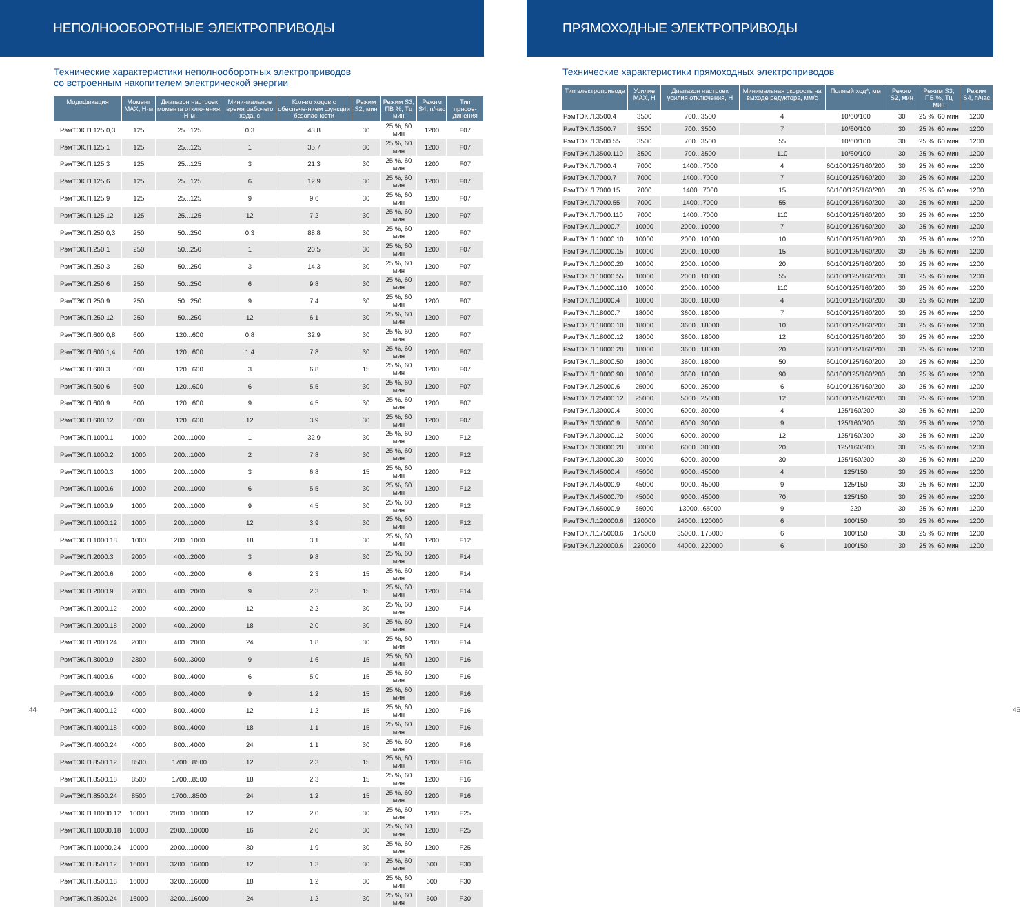НЕПОЛНООБОРОТНЫЕ ЭЛЕКТРОПРИВОДЫ
Технические характеристики неполнооборотных электроприводов
со встроенным накопителем электрической энергии
| Модификация | Момент MAX, Н·м | Диапазон настроек момента отключения, Н·м | Мини-мальное время рабочего хода, с | Кол-во ходов с обеспече-нием функции безопасности | Режим S2, мин | Режим S3, ПВ %, Тц мин | Режим S4, п/час | Тип присое-динения |
| --- | --- | --- | --- | --- | --- | --- | --- | --- |
| РэмТЭК.П.125.0,3 | 125 | 25...125 | 0,3 | 43,8 | 30 | 25 %, 60 мин | 1200 | F07 |
| РэмТЭК.П.125.1 | 125 | 25...125 | 1 | 35,7 | 30 | 25 %, 60 мин | 1200 | F07 |
| РэмТЭК.П.125.3 | 125 | 25...125 | 3 | 21,3 | 30 | 25 %, 60 мин | 1200 | F07 |
| РэмТЭК.П.125.6 | 125 | 25...125 | 6 | 12,9 | 30 | 25 %, 60 мин | 1200 | F07 |
| РэмТЭК.П.125.9 | 125 | 25...125 | 9 | 9,6 | 30 | 25 %, 60 мин | 1200 | F07 |
| РэмТЭК.П.125.12 | 125 | 25...125 | 12 | 7,2 | 30 | 25 %, 60 мин | 1200 | F07 |
| РэмТЭК.П.250.0,3 | 250 | 50...250 | 0,3 | 88,8 | 30 | 25 %, 60 мин | 1200 | F07 |
| РэмТЭК.П.250.1 | 250 | 50...250 | 1 | 20,5 | 30 | 25 %, 60 мин | 1200 | F07 |
| РэмТЭК.П.250.3 | 250 | 50...250 | 3 | 14,3 | 30 | 25 %, 60 мин | 1200 | F07 |
| РэмТЭК.П.250.6 | 250 | 50...250 | 6 | 9,8 | 30 | 25 %, 60 мин | 1200 | F07 |
| РэмТЭК.П.250.9 | 250 | 50...250 | 9 | 7,4 | 30 | 25 %, 60 мин | 1200 | F07 |
| РэмТЭК.П.250.12 | 250 | 50...250 | 12 | 6,1 | 30 | 25 %, 60 мин | 1200 | F07 |
| РэмТЭК.П.600.0,8 | 600 | 120...600 | 0,8 | 32,9 | 30 | 25 %, 60 мин | 1200 | F07 |
| РэмТЭК.П.600.1,4 | 600 | 120...600 | 1,4 | 7,8 | 30 | 25 %, 60 мин | 1200 | F07 |
| РэмТЭК.П.600.3 | 600 | 120...600 | 3 | 6,8 | 15 | 25 %, 60 мин | 1200 | F07 |
| РэмТЭК.П.600.6 | 600 | 120...600 | 6 | 5,5 | 30 | 25 %, 60 мин | 1200 | F07 |
| РэмТЭК.П.600.9 | 600 | 120...600 | 9 | 4,5 | 30 | 25 %, 60 мин | 1200 | F07 |
| РэмТЭК.П.600.12 | 600 | 120...600 | 12 | 3,9 | 30 | 25 %, 60 мин | 1200 | F07 |
| РэмТЭК.П.1000.1 | 1000 | 200...1000 | 1 | 32,9 | 30 | 25 %, 60 мин | 1200 | F12 |
| РэмТЭК.П.1000.2 | 1000 | 200...1000 | 2 | 7,8 | 30 | 25 %, 60 мин | 1200 | F12 |
| РэмТЭК.П.1000.3 | 1000 | 200...1000 | 3 | 6,8 | 15 | 25 %, 60 мин | 1200 | F12 |
| РэмТЭК.П.1000.6 | 1000 | 200...1000 | 6 | 5,5 | 30 | 25 %, 60 мин | 1200 | F12 |
| РэмТЭК.П.1000.9 | 1000 | 200...1000 | 9 | 4,5 | 30 | 25 %, 60 мин | 1200 | F12 |
| РэмТЭК.П.1000.12 | 1000 | 200...1000 | 12 | 3,9 | 30 | 25 %, 60 мин | 1200 | F12 |
| РэмТЭК.П.1000.18 | 1000 | 200...1000 | 18 | 3,1 | 30 | 25 %, 60 мин | 1200 | F12 |
| РэмТЭК.П.2000.3 | 2000 | 400...2000 | 3 | 9,8 | 30 | 25 %, 60 мин | 1200 | F14 |
| РэмТЭК.П.2000.6 | 2000 | 400...2000 | 6 | 2,3 | 15 | 25 %, 60 мин | 1200 | F14 |
| РэмТЭК.П.2000.9 | 2000 | 400...2000 | 9 | 2,3 | 15 | 25 %, 60 мин | 1200 | F14 |
| РэмТЭК.П.2000.12 | 2000 | 400...2000 | 12 | 2,2 | 30 | 25 %, 60 мин | 1200 | F14 |
| РэмТЭК.П.2000.18 | 2000 | 400...2000 | 18 | 2,0 | 30 | 25 %, 60 мин | 1200 | F14 |
| РэмТЭК.П.2000.24 | 2000 | 400...2000 | 24 | 1,8 | 30 | 25 %, 60 мин | 1200 | F14 |
| РэмТЭК.П.3000.9 | 2300 | 600...3000 | 9 | 1,6 | 15 | 25 %, 60 мин | 1200 | F16 |
| РэмТЭК.П.4000.6 | 4000 | 800...4000 | 6 | 5,0 | 15 | 25 %, 60 мин | 1200 | F16 |
| РэмТЭК.П.4000.9 | 4000 | 800...4000 | 9 | 1,2 | 15 | 25 %, 60 мин | 1200 | F16 |
| РэмТЭК.П.4000.12 | 4000 | 800...4000 | 12 | 1,2 | 15 | 25 %, 60 мин | 1200 | F16 |
| РэмТЭК.П.4000.18 | 4000 | 800...4000 | 18 | 1,1 | 15 | 25 %, 60 мин | 1200 | F16 |
| РэмТЭК.П.4000.24 | 4000 | 800...4000 | 24 | 1,1 | 30 | 25 %, 60 мин | 1200 | F16 |
| РэмТЭК.П.8500.12 | 8500 | 1700...8500 | 12 | 2,3 | 15 | 25 %, 60 мин | 1200 | F16 |
| РэмТЭК.П.8500.18 | 8500 | 1700...8500 | 18 | 2,3 | 15 | 25 %, 60 мин | 1200 | F16 |
| РэмТЭК.П.8500.24 | 8500 | 1700...8500 | 24 | 1,2 | 15 | 25 %, 60 мин | 1200 | F16 |
| РэмТЭК.П.10000.12 | 10000 | 2000...10000 | 12 | 2,0 | 30 | 25 %, 60 мин | 1200 | F25 |
| РэмТЭК.П.10000.18 | 10000 | 2000...10000 | 16 | 2,0 | 30 | 25 %, 60 мин | 1200 | F25 |
| РэмТЭК.П.10000.24 | 10000 | 2000...10000 | 30 | 1,9 | 30 | 25 %, 60 мин | 1200 | F25 |
| РэмТЭК.П.8500.12 | 16000 | 3200...16000 | 12 | 1,3 | 30 | 25 %, 60 мин | 600 | F30 |
| РэмТЭК.П.8500.18 | 16000 | 3200...16000 | 18 | 1,2 | 30 | 25 %, 60 мин | 600 | F30 |
| РэмТЭК.П.8500.24 | 16000 | 3200...16000 | 24 | 1,2 | 30 | 25 %, 60 мин | 600 | F30 |
44
ПРЯМОХОДНЫЕ ЭЛЕКТРОПРИВОДЫ
Технические характеристики прямоходных электроприводов
| Тип электропривода | Усилие MAX, Н | Диапазон настроек усилия отключения, Н | Минимальная скорость на выходе редуктора, мм/с | Полный ход*, мм | Режим S2, мин | Режим S3, ПВ %, Тц мин | Режим S4, п/час |
| --- | --- | --- | --- | --- | --- | --- | --- |
| РэмТЭК.Л.3500.4 | 3500 | 700...3500 | 4 | 10/60/100 | 30 | 25 %, 60 мин | 1200 |
| РэмТЭК.Л.3500.7 | 3500 | 700...3500 | 7 | 10/60/100 | 30 | 25 %, 60 мин | 1200 |
| РэмТЭК.Л.3500.55 | 3500 | 700...3500 | 55 | 10/60/100 | 30 | 25 %, 60 мин | 1200 |
| РэмТЭК.Л.3500.110 | 3500 | 700...3500 | 110 | 10/60/100 | 30 | 25 %, 60 мин | 1200 |
| РэмТЭК.Л.7000.4 | 7000 | 1400...7000 | 4 | 60/100/125/160/200 | 30 | 25 %, 60 мин | 1200 |
| РэмТЭК.Л.7000.7 | 7000 | 1400...7000 | 7 | 60/100/125/160/200 | 30 | 25 %, 60 мин | 1200 |
| РэмТЭК.Л.7000.15 | 7000 | 1400...7000 | 15 | 60/100/125/160/200 | 30 | 25 %, 60 мин | 1200 |
| РэмТЭК.Л.7000.55 | 7000 | 1400...7000 | 55 | 60/100/125/160/200 | 30 | 25 %, 60 мин | 1200 |
| РэмТЭК.Л.7000.110 | 7000 | 1400...7000 | 110 | 60/100/125/160/200 | 30 | 25 %, 60 мин | 1200 |
| РэмТЭК.Л.10000.7 | 10000 | 2000...10000 | 7 | 60/100/125/160/200 | 30 | 25 %, 60 мин | 1200 |
| РэмТЭК.Л.10000.10 | 10000 | 2000...10000 | 10 | 60/100/125/160/200 | 30 | 25 %, 60 мин | 1200 |
| РэмТЭК.Л.10000.15 | 10000 | 2000...10000 | 15 | 60/100/125/160/200 | 30 | 25 %, 60 мин | 1200 |
| РэмТЭК.Л.10000.20 | 10000 | 2000...10000 | 20 | 60/100/125/160/200 | 30 | 25 %, 60 мин | 1200 |
| РэмТЭК.Л.10000.55 | 10000 | 2000...10000 | 55 | 60/100/125/160/200 | 30 | 25 %, 60 мин | 1200 |
| РэмТЭК.Л.10000.110 | 10000 | 2000...10000 | 110 | 60/100/125/160/200 | 30 | 25 %, 60 мин | 1200 |
| РэмТЭК.Л.18000.4 | 18000 | 3600...18000 | 4 | 60/100/125/160/200 | 30 | 25 %, 60 мин | 1200 |
| РэмТЭК.Л.18000.7 | 18000 | 3600...18000 | 7 | 60/100/125/160/200 | 30 | 25 %, 60 мин | 1200 |
| РэмТЭК.Л.18000.10 | 18000 | 3600...18000 | 10 | 60/100/125/160/200 | 30 | 25 %, 60 мин | 1200 |
| РэмТЭК.Л.18000.12 | 18000 | 3600...18000 | 12 | 60/100/125/160/200 | 30 | 25 %, 60 мин | 1200 |
| РэмТЭК.Л.18000.20 | 18000 | 3600...18000 | 20 | 60/100/125/160/200 | 30 | 25 %, 60 мин | 1200 |
| РэмТЭК.Л.18000.50 | 18000 | 3600...18000 | 50 | 60/100/125/160/200 | 30 | 25 %, 60 мин | 1200 |
| РэмТЭК.Л.18000.90 | 18000 | 3600...18000 | 90 | 60/100/125/160/200 | 30 | 25 %, 60 мин | 1200 |
| РэмТЭК.Л.25000.6 | 25000 | 5000...25000 | 6 | 60/100/125/160/200 | 30 | 25 %, 60 мин | 1200 |
| РэмТЭК.Л.25000.12 | 25000 | 5000...25000 | 12 | 60/100/125/160/200 | 30 | 25 %, 60 мин | 1200 |
| РэмТЭК.Л.30000.4 | 30000 | 6000...30000 | 4 | 125/160/200 | 30 | 25 %, 60 мин | 1200 |
| РэмТЭК.Л.30000.9 | 30000 | 6000...30000 | 9 | 125/160/200 | 30 | 25 %, 60 мин | 1200 |
| РэмТЭК.Л.30000.12 | 30000 | 6000...30000 | 12 | 125/160/200 | 30 | 25 %, 60 мин | 1200 |
| РэмТЭК.Л.30000.20 | 30000 | 6000...30000 | 20 | 125/160/200 | 30 | 25 %, 60 мин | 1200 |
| РэмТЭК.Л.30000.30 | 30000 | 6000...30000 | 30 | 125/160/200 | 30 | 25 %, 60 мин | 1200 |
| РэмТЭК.Л.45000.4 | 45000 | 9000...45000 | 4 | 125/150 | 30 | 25 %, 60 мин | 1200 |
| РэмТЭК.Л.45000.9 | 45000 | 9000...45000 | 9 | 125/150 | 30 | 25 %, 60 мин | 1200 |
| РэмТЭК.Л.45000.70 | 45000 | 9000...45000 | 70 | 125/150 | 30 | 25 %, 60 мин | 1200 |
| РэмТЭК.Л.65000.9 | 65000 | 13000...65000 | 9 | 220 | 30 | 25 %, 60 мин | 1200 |
| РэмТЭК.Л.120000.6 | 120000 | 24000...120000 | 6 | 100/150 | 30 | 25 %, 60 мин | 1200 |
| РэмТЭК.Л.175000.6 | 175000 | 35000...175000 | 6 | 100/150 | 30 | 25 %, 60 мин | 1200 |
| РэмТЭК.Л.220000.6 | 220000 | 44000...220000 | 6 | 100/150 | 30 | 25 %, 60 мин | 1200 |
45